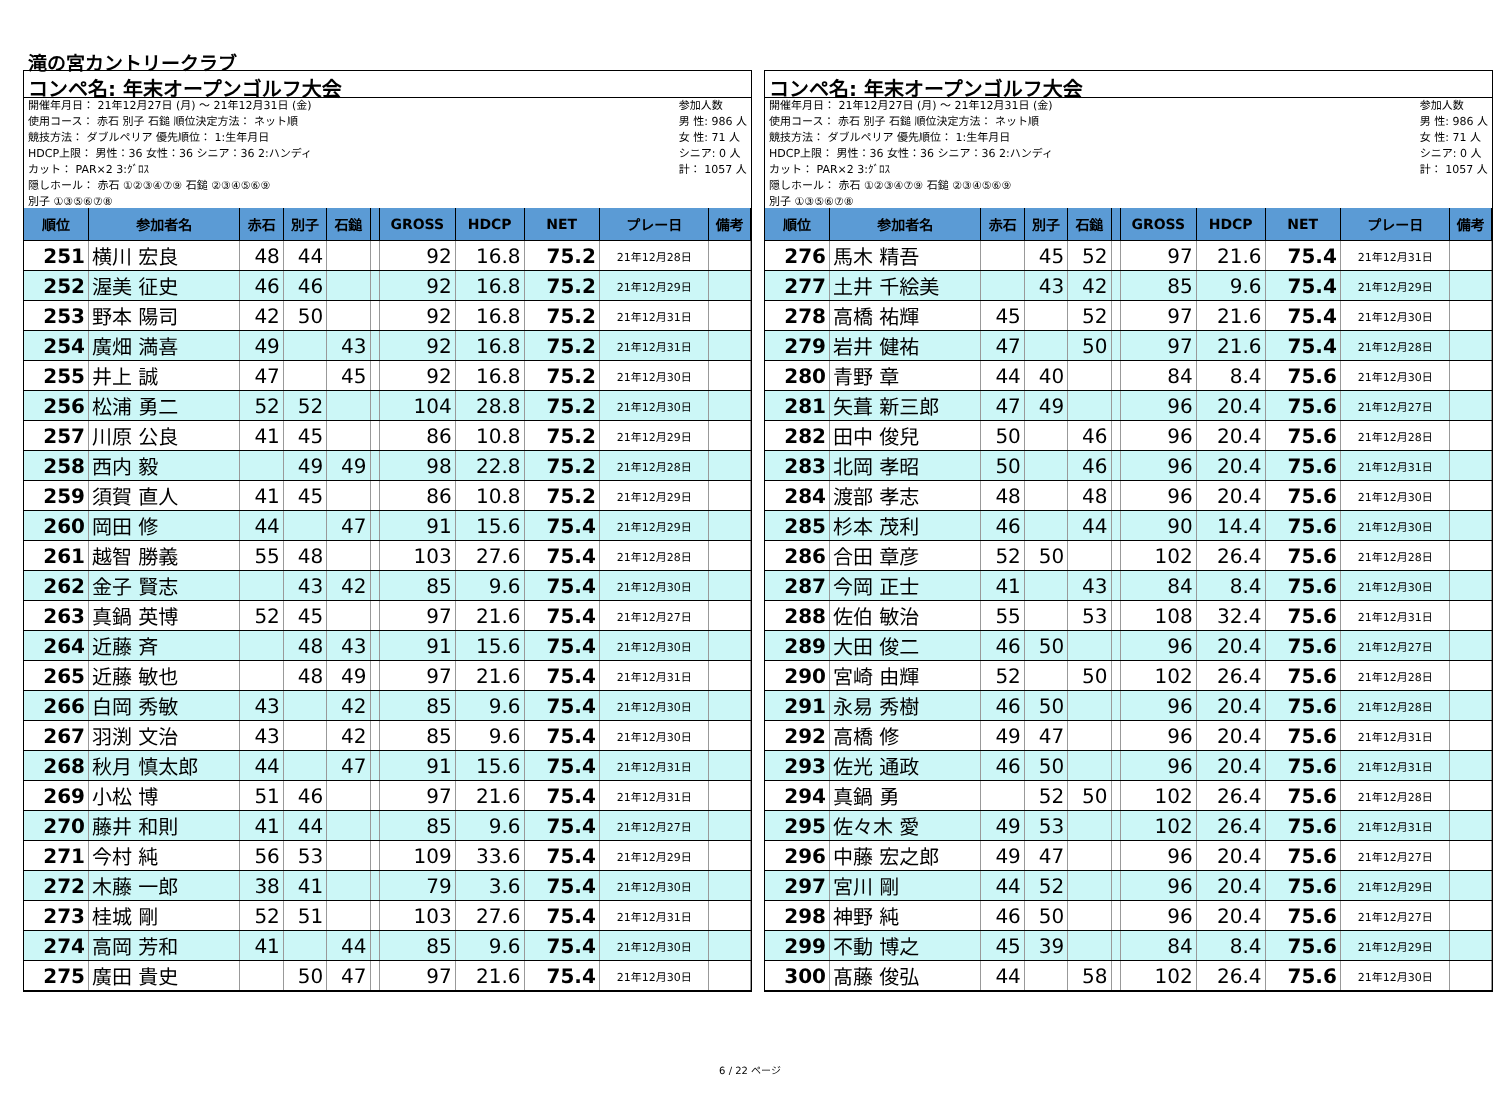滝の宮カントリークラブ
コンペ名: 年末オープンゴルフ大会
開催年月日： 21年12月27日 (月) ～ 21年12月31日 (金)
使用コース： 赤石 別子 石鎚 順位決定方法： ネット順
競技方法： ダブルペリア 優先順位： 1:生年月日
HDCP上限： 男性：36 女性：36 シニア：36 2:ハンディ
カット： PAR×2 3:ｸﾞﾛｽ
隠しホール： 赤石 ①②③④⑦⑨ 石鎚 ②③④⑤⑥⑨
別子 ①③⑤⑥⑦⑧
参加人数
男 性: 986 人
女 性: 71 人
シニア: 0 人
計： 1057 人
| 順位 | 参加者名 | 赤石 | 別子 | 石鎚 | | GROSS | HDCP | NET | プレー日 | 備考 |
| --- | --- | --- | --- | --- | --- | --- | --- | --- | --- | --- |
| 251 | 横川 宏良 | 48 | 44 | | | 92 | 16.8 | 75.2 | 21年12月28日 | |
| 252 | 渥美 征史 | 46 | 46 | | | 92 | 16.8 | 75.2 | 21年12月29日 | |
| 253 | 野本 陽司 | 42 | 50 | | | 92 | 16.8 | 75.2 | 21年12月31日 | |
| 254 | 廣畑 満喜 | 49 | | 43 | | 92 | 16.8 | 75.2 | 21年12月31日 | |
| 255 | 井上 誠 | 47 | | 45 | | 92 | 16.8 | 75.2 | 21年12月30日 | |
| 256 | 松浦 勇二 | 52 | 52 | | | 104 | 28.8 | 75.2 | 21年12月30日 | |
| 257 | 川原 公良 | 41 | 45 | | | 86 | 10.8 | 75.2 | 21年12月29日 | |
| 258 | 西内 毅 | | 49 | 49 | | 98 | 22.8 | 75.2 | 21年12月28日 | |
| 259 | 須賀 直人 | 41 | 45 | | | 86 | 10.8 | 75.2 | 21年12月29日 | |
| 260 | 岡田 修 | 44 | | 47 | | 91 | 15.6 | 75.4 | 21年12月29日 | |
| 261 | 越智 勝義 | 55 | 48 | | | 103 | 27.6 | 75.4 | 21年12月28日 | |
| 262 | 金子 賢志 | | 43 | 42 | | 85 | 9.6 | 75.4 | 21年12月30日 | |
| 263 | 真鍋 英博 | 52 | 45 | | | 97 | 21.6 | 75.4 | 21年12月27日 | |
| 264 | 近藤 斉 | | 48 | 43 | | 91 | 15.6 | 75.4 | 21年12月30日 | |
| 265 | 近藤 敏也 | | 48 | 49 | | 97 | 21.6 | 75.4 | 21年12月31日 | |
| 266 | 白岡 秀敏 | 43 | | 42 | | 85 | 9.6 | 75.4 | 21年12月30日 | |
| 267 | 羽渕 文治 | 43 | | 42 | | 85 | 9.6 | 75.4 | 21年12月30日 | |
| 268 | 秋月 慎太郎 | 44 | | 47 | | 91 | 15.6 | 75.4 | 21年12月31日 | |
| 269 | 小松 博 | 51 | 46 | | | 97 | 21.6 | 75.4 | 21年12月31日 | |
| 270 | 藤井 和則 | 41 | 44 | | | 85 | 9.6 | 75.4 | 21年12月27日 | |
| 271 | 今村 純 | 56 | 53 | | | 109 | 33.6 | 75.4 | 21年12月29日 | |
| 272 | 木藤 一郎 | 38 | 41 | | | 79 | 3.6 | 75.4 | 21年12月30日 | |
| 273 | 桂城 剛 | 52 | 51 | | | 103 | 27.6 | 75.4 | 21年12月31日 | |
| 274 | 高岡 芳和 | 41 | | 44 | | 85 | 9.6 | 75.4 | 21年12月30日 | |
| 275 | 廣田 貴史 | | 50 | 47 | | 97 | 21.6 | 75.4 | 21年12月30日 | |
コンペ名: 年末オープンゴルフ大会
開催年月日： 21年12月27日 (月) ～ 21年12月31日 (金)
使用コース： 赤石 別子 石鎚 順位決定方法： ネット順
競技方法： ダブルペリア 優先順位： 1:生年月日
HDCP上限： 男性：36 女性：36 シニア：36 2:ハンディ
カット： PAR×2 3:ｸﾞﾛｽ
隠しホール： 赤石 ①②③④⑦⑨ 石鎚 ②③④⑤⑥⑨
別子 ①③⑤⑥⑦⑧
参加人数
男 性: 986 人
女 性: 71 人
シニア: 0 人
計： 1057 人
| 順位 | 参加者名 | 赤石 | 別子 | 石鎚 | | GROSS | HDCP | NET | プレー日 | 備考 |
| --- | --- | --- | --- | --- | --- | --- | --- | --- | --- | --- |
| 276 | 馬木 精吾 | | 45 | 52 | | 97 | 21.6 | 75.4 | 21年12月31日 | |
| 277 | 土井 千絵美 | | 43 | 42 | | 85 | 9.6 | 75.4 | 21年12月29日 | |
| 278 | 高橋 祐輝 | 45 | | 52 | | 97 | 21.6 | 75.4 | 21年12月30日 | |
| 279 | 岩井 健祐 | 47 | | 50 | | 97 | 21.6 | 75.4 | 21年12月28日 | |
| 280 | 青野 章 | 44 | 40 | | | 84 | 8.4 | 75.6 | 21年12月30日 | |
| 281 | 矢葺 新三郎 | 47 | 49 | | | 96 | 20.4 | 75.6 | 21年12月27日 | |
| 282 | 田中 俊兒 | 50 | | 46 | | 96 | 20.4 | 75.6 | 21年12月28日 | |
| 283 | 北岡 孝昭 | 50 | | 46 | | 96 | 20.4 | 75.6 | 21年12月31日 | |
| 284 | 渡部 孝志 | 48 | | 48 | | 96 | 20.4 | 75.6 | 21年12月30日 | |
| 285 | 杉本 茂利 | 46 | | 44 | | 90 | 14.4 | 75.6 | 21年12月30日 | |
| 286 | 合田 章彦 | 52 | 50 | | | 102 | 26.4 | 75.6 | 21年12月28日 | |
| 287 | 今岡 正士 | 41 | | 43 | | 84 | 8.4 | 75.6 | 21年12月30日 | |
| 288 | 佐伯 敏治 | 55 | | 53 | | 108 | 32.4 | 75.6 | 21年12月31日 | |
| 289 | 大田 俊二 | 46 | 50 | | | 96 | 20.4 | 75.6 | 21年12月27日 | |
| 290 | 宮崎 由輝 | 52 | | 50 | | 102 | 26.4 | 75.6 | 21年12月28日 | |
| 291 | 永易 秀樹 | 46 | 50 | | | 96 | 20.4 | 75.6 | 21年12月28日 | |
| 292 | 高橋 修 | 49 | 47 | | | 96 | 20.4 | 75.6 | 21年12月31日 | |
| 293 | 佐光 通政 | 46 | 50 | | | 96 | 20.4 | 75.6 | 21年12月31日 | |
| 294 | 真鍋 勇 | | 52 | 50 | | 102 | 26.4 | 75.6 | 21年12月28日 | |
| 295 | 佐々木 愛 | 49 | 53 | | | 102 | 26.4 | 75.6 | 21年12月31日 | |
| 296 | 中藤 宏之郎 | 49 | 47 | | | 96 | 20.4 | 75.6 | 21年12月27日 | |
| 297 | 宮川 剛 | 44 | 52 | | | 96 | 20.4 | 75.6 | 21年12月29日 | |
| 298 | 神野 純 | 46 | 50 | | | 96 | 20.4 | 75.6 | 21年12月27日 | |
| 299 | 不動 博之 | 45 | 39 | | | 84 | 8.4 | 75.6 | 21年12月29日 | |
| 300 | 髙藤 俊弘 | 44 | | 58 | | 102 | 26.4 | 75.6 | 21年12月30日 | |
6 / 22 ページ